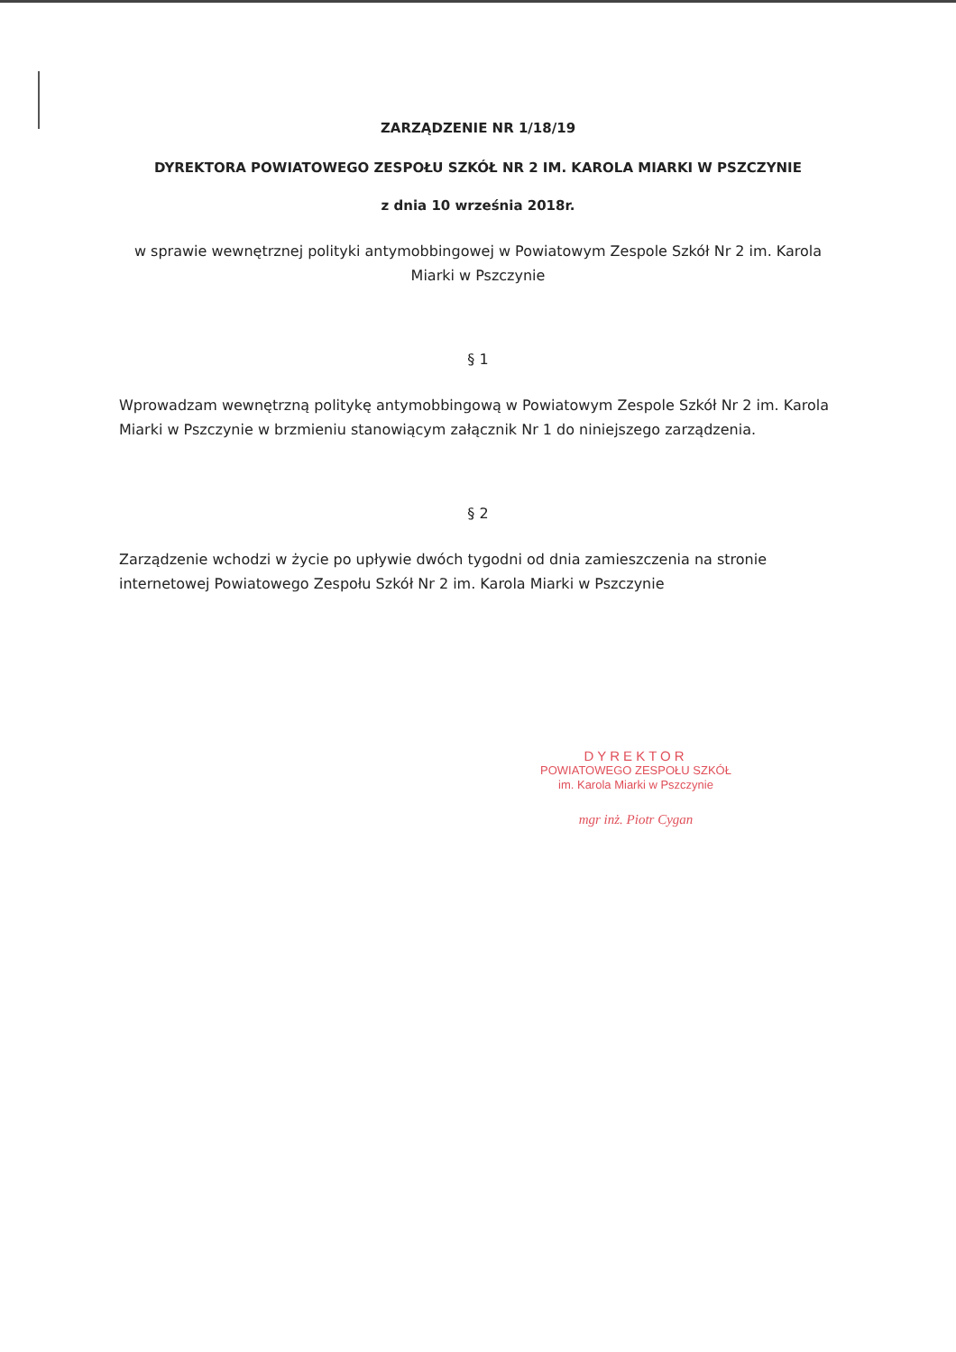ZARZĄDZENIE NR 1/18/19
DYREKTORA POWIATOWEGO ZESPOŁU SZKÓŁ NR 2 IM. KAROLA MIARKI W PSZCZYNIE
z dnia 10 września 2018r.
w sprawie wewnętrznej polityki antymobbingowej w Powiatowym Zespole Szkół Nr 2 im. Karola Miarki w Pszczynie
§ 1
Wprowadzam wewnętrzną politykę antymobbingową w Powiatowym Zespole Szkół Nr 2 im. Karola Miarki w Pszczynie w brzmieniu stanowiącym załącznik Nr 1 do niniejszego zarządzenia.
§ 2
Zarządzenie wchodzi w życie po upływie dwóch tygodni od dnia zamieszczenia na stronie internetowej Powiatowego Zespołu Szkół Nr 2 im. Karola Miarki w Pszczynie
DYREKTOR
POWIATOWEGO ZESPOŁU SZKÓŁ
im. Karola Miarki w Pszczynie
mgr inż. Piotr Cygan